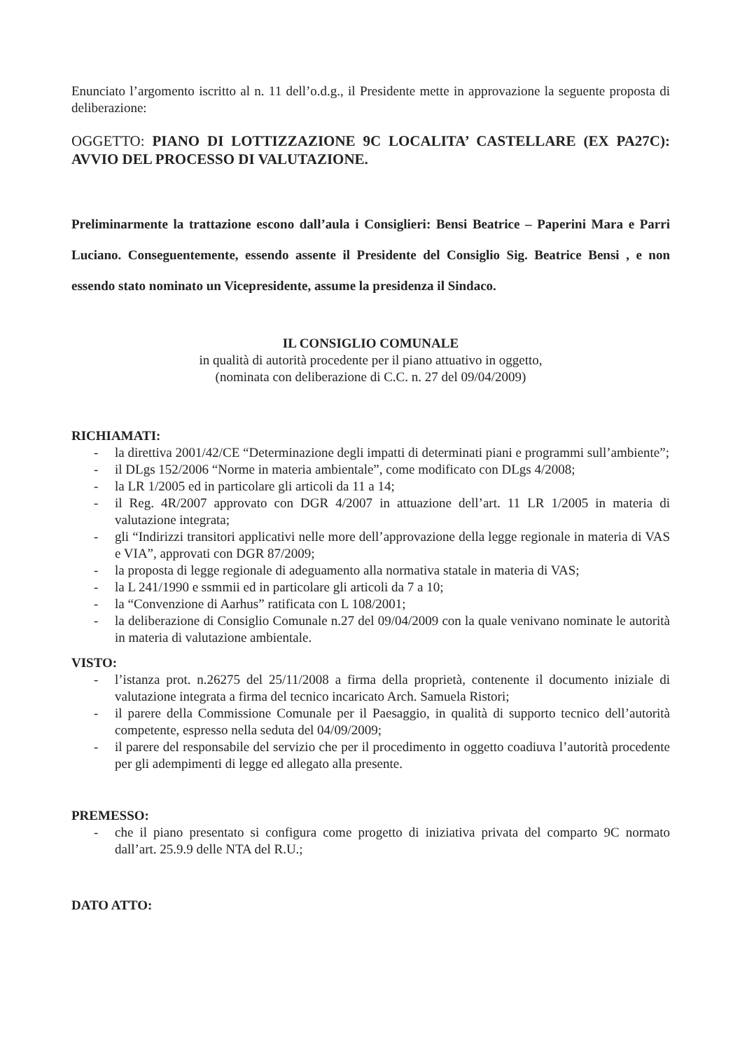Enunciato l’argomento iscritto al n. 11 dell’o.d.g., il Presidente mette in approvazione la seguente proposta di deliberazione:
OGGETTO: PIANO DI LOTTIZZAZIONE 9C LOCALITA’ CASTELLARE (EX PA27C): AVVIO DEL PROCESSO DI VALUTAZIONE.
Preliminarmente la trattazione escono dall’aula i Consiglieri: Bensi Beatrice – Paperini Mara e Parri Luciano. Conseguentemente, essendo assente il Presidente del Consiglio Sig. Beatrice Bensi , e non essendo stato nominato un Vicepresidente, assume la presidenza il Sindaco.
IL CONSIGLIO COMUNALE
in qualità di autorità procedente per il piano attuativo in oggetto,
(nominata con deliberazione di C.C. n. 27 del 09/04/2009)
RICHIAMATI:
- la direttiva 2001/42/CE “Determinazione degli impatti di determinati piani e programmi sull’ambiente”;
- il DLgs 152/2006 “Norme in materia ambientale”, come modificato con DLgs 4/2008;
- la LR 1/2005 ed in particolare gli articoli da 11 a 14;
- il Reg. 4R/2007 approvato con DGR 4/2007 in attuazione dell’art. 11 LR 1/2005 in materia di valutazione integrata;
- gli “Indirizzi transitori applicativi nelle more dell’approvazione della legge regionale in materia di VAS e VIA”, approvati con DGR 87/2009;
- la proposta di legge regionale di adeguamento alla normativa statale in materia di VAS;
- la L 241/1990 e ssmmii ed in particolare gli articoli da 7 a 10;
- la “Convenzione di Aarhus” ratificata con L 108/2001;
- la deliberazione di Consiglio Comunale n.27 del 09/04/2009 con la quale venivano nominate le autorità in materia di valutazione ambientale.
VISTO:
- l’istanza prot. n.26275 del 25/11/2008 a firma della proprietà, contenente il documento iniziale di valutazione integrata a firma del tecnico incaricato Arch. Samuela Ristori;
- il parere della Commissione Comunale per il Paesaggio, in qualità di supporto tecnico dell’autorità competente, espresso nella seduta del 04/09/2009;
- il parere del responsabile del servizio che per il procedimento in oggetto coadiuva l’autorità procedente per gli adempimenti di legge ed allegato alla presente.
PREMESSO:
- che il piano presentato si configura come progetto di iniziativa privata del comparto 9C normato dall’art. 25.9.9 delle NTA del R.U.;
DATO ATTO: